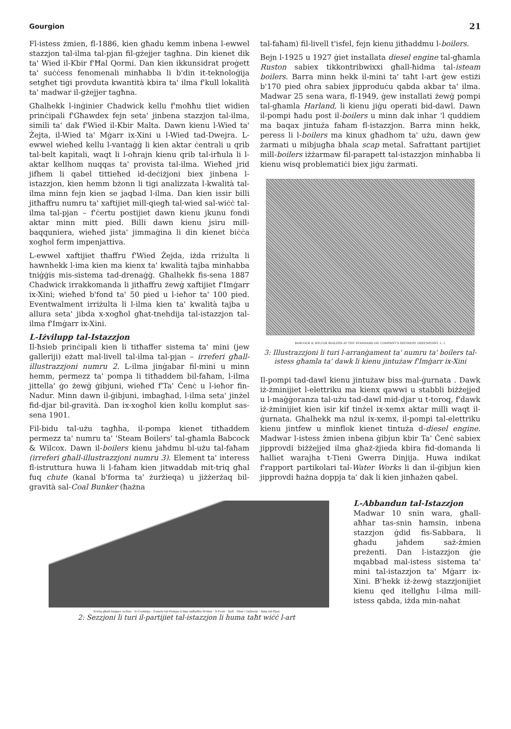Gourgion
21
Fl-istess żmien, fl-1886, kien għadu kemm inbena l-ewwel stazzjon tal-ilma tal-pjan fil-gżejjer tagħna. Din kienet dik ta' Wied il-Kbir f'Ħal Qormi. Dan kien ikkunsidrat proġett ta' suċċess fenomenali minħabba li b'din it-teknoloġija setgħet tiġi provduta kwantità kbira ta' ilma f'kull lokalità ta' madwar il-gżejjer tagħna.
Għalhekk l-inġinier Chadwick kellu f'moħħu tliet widien prinċipali f'Għawdex fejn seta' jinbena stazzjon tal-ilma, simili ta' dak f'Wied il-Kbir Malta. Dawn kienu l-Wied ta' Żejta, il-Wied ta' Mġarr ix-Xini u l-Wied tad-Dwejra. L-ewwel wieħed kellu l-vantaġġ li kien aktar ċentrali u qrib tal-belt kapitali, waqt li l-oħrajn kienu qrib tal-irħula li l-aktar kellhom nuqqas ta' provista tal-ilma. Wieħed jrid jifhem li qabel tittieħed id-deċiżjoni biex jinbena l-istazzjon, kien hemm bżonn li tigi analizzata l-kwalità tal-ilma minn fejn kien se jaqbad l-ilma. Dan kien issir billi jitħaffru numru ta' xaftijiet mill-qiegħ tal-wied sal-wiċċ tal-ilma tal-pjan – f'ċertu postijiet dawn kienu jkunu fondi aktar minn mitt pied. Billi dawn kienu jsiru mill-baqquniera, wieħed jista' jimmaġina li din kienet biċċa xogħol ferm impenjattiva.
L-ewwel xaftijiet tħaffru f'Wied Żejda, iżda rriżulta li hawnhekk l-ima kien ma kienx ta' kwalità tajba minħabba tniġġis mis-sistema tad-drenaġġ. Għalhekk fis-sena 1887 Chadwick irrakkomanda li jitħaffru żewġ xaftijiet f'Imġarr ix-Xini; wieħed b'fond ta' 50 pied u l-ieħor ta' 100 pied. Eventwalment irriżulta li l-ilma kien ta' kwalità tajba u allura seta' jibda x-xogħol għat-tnehdija tal-istazzjon tal-ilma f'Imġarr ix-Xini.
L-Iżvilupp tal-Istazzjon
Il-ħsieb prinċipali kien li titħaffer sistema ta' mini (jew galleriji) eżatt mal-livell tal-ilma tal-pjan – irreferi għall-illustrazzjoni numru 2. L-ilma jinġabar fil-mini u minn hemm, permezz ta' pompa li titħaddem bil-faħam, l-ilma jittella' ġo żewġ ġibjuni, wieħed f'Ta' Ċenċ u l-ieħor fin-Nadur. Minn dawn il-ġibjuni, imbagħad, l-ilma seta' jinżel fid-djar bil-gravità. Dan ix-xogħol kien kollu komplut sas-sena 1901.
Fil-bidu tal-użu tagħha, il-pompa kienet titħaddem permezz ta' numru ta' 'Steam Boilers' tal-għamla Babcock & Wilcox. Dawn il-boilers kienu jaħdmu bl-użu tal-faħam (irreferi għall-illustrazzjoni numru 3). Element ta' interess fl-istruttura huwa li l-faħam kien jitwaddab mit-triq għal fuq chute (kanal b'forma ta' żurżieqa) u jiżżerżaq bil-gravità sal-Coal Bunker (ħażna
tal-faħam) fil-livell t'isfel, fejn kienu jitħaddmu l-boilers.
Bejn l-1925 u 1927 ġiet installata diesel engine tal-għamla Ruston sabiex tikkontribwixxi għall-ħidma tal-isteam boilers. Barra minn hekk il-mini ta' taħt l-art ġew estiżi b'170 pied oħra sabiex jipproduċu qabda akbar ta' ilma. Madwar 25 sena wara, fl-1949, ġew installati żewġ pompi tal-għamla Harland, li kienu jiġu operati bid-dawl. Dawn il-pompi ħadu post il-boilers u minn dak inhar 'l quddiem ma baqax jintuża faħam fl-istazzjon. Barra minn hekk, peress li l-boilers ma kinux għadhom ta' użu, dawn ġew żarmati u mibjugħa bħala scap metal. Safrattant partijiet mill-boilers iżżarmaw fil-parapett tal-istazzjon minħabba li kienu wisq problematiċi biex jiġu żarmati.
BABCOCK & WILCOX BOILERS AT THE STANDARD OIL COMPANY'S REFINERY GREENPOINT, L. I.
3: Illustrazzjoni li turi l-arranġament ta' numru ta' boilers tal-istess għamla ta' dawk li kienu jintużaw f'Imġarr ix-Xini
Il-pompi tad-dawl kienu jintużaw biss mal-ġurnata . Dawk iż-żminijiet l-elettriku ma kienx qawwi u stabbli biżżejjed u l-maġġoranza tal-użu tad-dawl mid-djar u t-toroq, f'dawk iż-żminijiet kien isir kif tinżel ix-xemx aktar milli waqt il-ġurnata. Għalhekk ma nżul ix-xemx, il-pompi tal-elettriku kienu jintfew u minflok kienet tintuża d-diesel engine. Madwar l-istess żmien inbena ġibjun kbir Ta' Ċenċ sabiex jipprovdi biżżejjed ilma għaż-żjieda kbira fid-domanda li ħalliet warajha t-Tieni Gwerra Dinjija. Huwa indikat f'rapport partikolari tal-Water Works li dan il-ġibjun kien jipprovdi ħażna doppja ta' dak li kien jinħażen qabel.
Il-triq għall-Imġarr ix-Xini · Iċ-Ċumnija · Il-parti tal-Pompa li hija imħaffra fil-blat · Il-Punt · Xaft · Mini / Galleriji · Ilma tal-Pjan
2: Sezzjoni li turi il-partijiet tal-istazzjon li huma taħt wiċċ l-art
L-Abbandun tal-Istazzjon
Madwar 10 snin wara, għall-aħħar tas-snin ħamsin, inbena stazzjon ġdid fis-Sabbara, li għadu jaħdem saż-żmien preżenti. Dan l-istazzjon ġie mqabbad mal-istess sistema ta' mini tal-istazzjon ta' Mġarr ix-Xini. B'hekk iż-żewġ stazzjonijiet kienu qed itellgħu l-ilma mill-istess qabda, iżda min-naħat